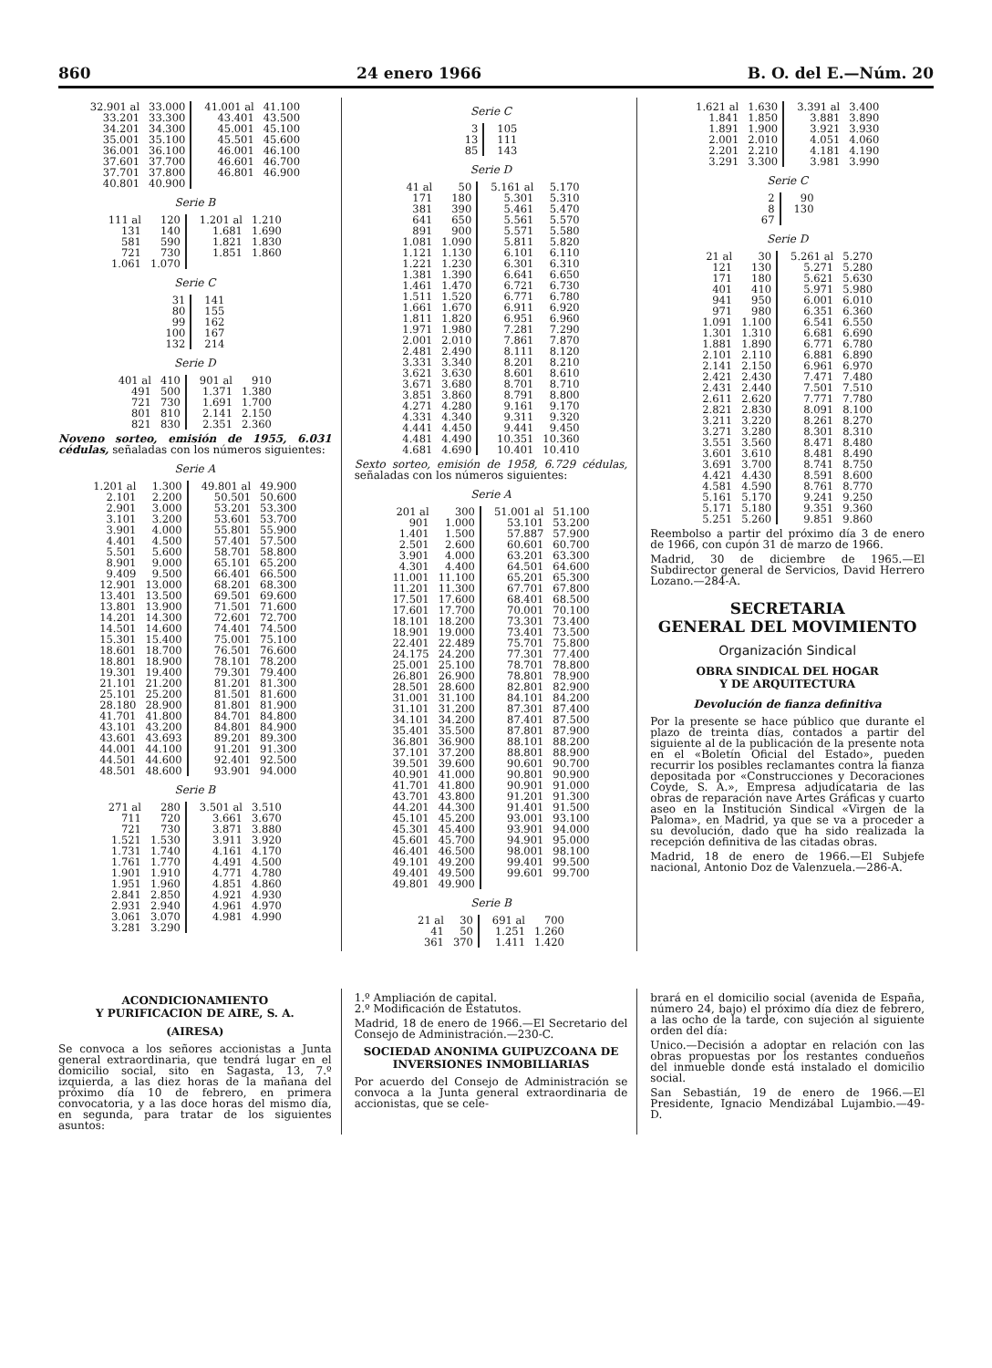860 24 enero 1966 B. O. del E.—Núm. 20
| 32.901 al | 33.000 | 41.001 al | 41.100 |
| 33.201 | 33.300 | 43.401 | 43.500 |
| 34.201 | 34.300 | 45.001 | 45.100 |
| 35.001 | 35.100 | 45.501 | 45.600 |
| 36.001 | 36.100 | 46.001 | 46.100 |
| 37.601 | 37.700 | 46.601 | 46.700 |
| 37.701 | 37.800 | 46.801 | 46.900 |
| 40.801 | 40.900 | | |
Serie B
| 111 al | 120 | 1.201 al | 1.210 |
| 131 | 140 | 1.681 | 1.690 |
| 581 | 590 | 1.821 | 1.830 |
| 721 | 730 | 1.851 | 1.860 |
| 1.061 | 1.070 | | |
Serie C
| 31 | 141 |
| 80 | 155 |
| 99 | 162 |
| 100 | 167 |
| 132 | 214 |
Serie D
| 401 al | 410 | 901 al | 910 |
| 491 | 500 | 1.371 | 1.380 |
| 721 | 730 | 1.691 | 1.700 |
| 801 | 810 | 2.141 | 2.150 |
| 821 | 830 | 2.351 | 2.360 |
Noveno sorteo, emisión de 1955, 6.031 cédulas, señaladas con los números siguientes:
Serie A
| 1.201 al | 1.300 | 49.801 al | 49.900 |
| 2.101 | 2.200 | 50.501 | 50.600 |
| 2.901 | 3.000 | 53.201 | 53.300 |
| 3.101 | 3.200 | 53.601 | 53.700 |
| 3.901 | 4.000 | 55.801 | 55.900 |
| 4.401 | 4.500 | 57.401 | 57.500 |
| 5.501 | 5.600 | 58.701 | 58.800 |
| 8.901 | 9.000 | 65.101 | 65.200 |
| 9.409 | 9.500 | 66.401 | 66.500 |
| 12.901 | 13.000 | 68.201 | 68.300 |
| 13.401 | 13.500 | 69.501 | 69.600 |
| 13.801 | 13.900 | 71.501 | 71.600 |
| 14.201 | 14.300 | 72.601 | 72.700 |
| 14.501 | 14.600 | 74.401 | 74.500 |
| 15.301 | 15.400 | 75.001 | 75.100 |
| 18.601 | 18.700 | 76.501 | 76.600 |
| 18.801 | 18.900 | 78.101 | 78.200 |
| 19.301 | 19.400 | 79.301 | 79.400 |
| 21.101 | 21.200 | 81.201 | 81.300 |
| 25.101 | 25.200 | 81.501 | 81.600 |
| 28.180 | 28.900 | 81.801 | 81.900 |
| 41.701 | 41.800 | 84.701 | 84.800 |
| 43.101 | 43.200 | 84.801 | 84.900 |
| 43.601 | 43.693 | 89.201 | 89.300 |
| 44.001 | 44.100 | 91.201 | 91.300 |
| 44.501 | 44.600 | 92.401 | 92.500 |
| 48.501 | 48.600 | 93.901 | 94.000 |
Serie B
| 271 al | 280 | 3.501 al | 3.510 |
| 711 | 720 | 3.661 | 3.670 |
| 721 | 730 | 3.871 | 3.880 |
| 1.521 | 1.530 | 3.911 | 3.920 |
| 1.731 | 1.740 | 4.161 | 4.170 |
| 1.761 | 1.770 | 4.491 | 4.500 |
| 1.901 | 1.910 | 4.771 | 4.780 |
| 1.951 | 1.960 | 4.851 | 4.860 |
| 2.841 | 2.850 | 4.921 | 4.930 |
| 2.931 | 2.940 | 4.961 | 4.970 |
| 3.061 | 3.070 | 4.981 | 4.990 |
| 3.281 | 3.290 | | |
Serie C
| 3 | 105 |
| 13 | 111 |
| 85 | 143 |
Serie D
| 41 al | 50 | 5.161 al | 5.170 |
| 171 | 180 | 5.301 | 5.310 |
| 381 | 390 | 5.461 | 5.470 |
| 641 | 650 | 5.561 | 5.570 |
| 891 | 900 | 5.571 | 5.580 |
| 1.081 | 1.090 | 5.811 | 5.820 |
| 1.121 | 1.130 | 6.101 | 6.110 |
| 1.221 | 1.230 | 6.301 | 6.310 |
| 1.381 | 1.390 | 6.641 | 6.650 |
| 1.461 | 1.470 | 6.721 | 6.730 |
| 1.511 | 1.520 | 6.771 | 6.780 |
| 1.661 | 1.670 | 6.911 | 6.920 |
| 1.811 | 1.820 | 6.951 | 6.960 |
| 1.971 | 1.980 | 7.281 | 7.290 |
| 2.001 | 2.010 | 7.861 | 7.870 |
| 2.481 | 2.490 | 8.111 | 8.120 |
| 3.331 | 3.340 | 8.201 | 8.210 |
| 3.621 | 3.630 | 8.601 | 8.610 |
| 3.671 | 3.680 | 8.701 | 8.710 |
| 3.851 | 3.860 | 8.791 | 8.800 |
| 4.271 | 4.280 | 9.161 | 9.170 |
| 4.331 | 4.340 | 9.311 | 9.320 |
| 4.441 | 4.450 | 9.441 | 9.450 |
| 4.481 | 4.490 | 10.351 | 10.360 |
| 4.681 | 4.690 | 10.401 | 10.410 |
Sexto sorteo, emisión de 1958, 6.729 cédulas, señaladas con los números siguientes:
Serie A
| 201 al | 300 | 51.001 al | 51.100 |
| 901 | 1.000 | 53.101 | 53.200 |
| 1.401 | 1.500 | 57.887 | 57.900 |
| 2.501 | 2.600 | 60.601 | 60.700 |
| 3.901 | 4.000 | 63.201 | 63.300 |
| 4.301 | 4.400 | 64.501 | 64.600 |
| 11.001 | 11.100 | 65.201 | 65.300 |
| 11.201 | 11.300 | 67.701 | 67.800 |
| 17.501 | 17.600 | 68.401 | 68.500 |
| 17.601 | 17.700 | 70.001 | 70.100 |
| 18.101 | 18.200 | 73.301 | 73.400 |
| 18.901 | 19.000 | 73.401 | 73.500 |
| 22.401 | 22.489 | 75.701 | 75.800 |
| 24.175 | 24.200 | 77.301 | 77.400 |
| 25.001 | 25.100 | 78.701 | 78.800 |
| 26.801 | 26.900 | 78.801 | 78.900 |
| 28.501 | 28.600 | 82.801 | 82.900 |
| 31.001 | 31.100 | 84.101 | 84.200 |
| 31.101 | 31.200 | 87.301 | 87.400 |
| 34.101 | 34.200 | 87.401 | 87.500 |
| 35.401 | 35.500 | 87.801 | 87.900 |
| 36.801 | 36.900 | 88.101 | 88.200 |
| 37.101 | 37.200 | 88.801 | 88.900 |
| 39.501 | 39.600 | 90.601 | 90.700 |
| 40.901 | 41.000 | 90.801 | 90.900 |
| 41.701 | 41.800 | 90.901 | 91.000 |
| 43.701 | 43.800 | 91.201 | 91.300 |
| 44.201 | 44.300 | 91.401 | 91.500 |
| 45.101 | 45.200 | 93.001 | 93.100 |
| 45.301 | 45.400 | 93.901 | 94.000 |
| 45.601 | 45.700 | 94.901 | 95.000 |
| 46.401 | 46.500 | 98.001 | 98.100 |
| 49.101 | 49.200 | 99.401 | 99.500 |
| 49.401 | 49.500 | 99.601 | 99.700 |
| 49.801 | 49.900 | | |
Serie B
| 21 al | 30 | 691 al | 700 |
| 41 | 50 | 1.251 | 1.260 |
| 361 | 370 | 1.411 | 1.420 |
| 1.621 al | 1.630 | 3.391 al | 3.400 |
| 1.841 | 1.850 | 3.881 | 3.890 |
| 1.891 | 1.900 | 3.921 | 3.930 |
| 2.001 | 2.010 | 4.051 | 4.060 |
| 2.201 | 2.210 | 4.181 | 4.190 |
| 3.291 | 3.300 | 3.981 | 3.990 |
Serie C
| 2 | 90 |
| 8 | 130 |
| 67 | |
Serie D
| 21 al | 30 | 5.261 al | 5.270 |
| 121 | 130 | 5.271 | 5.280 |
| 171 | 180 | 5.621 | 5.630 |
| 401 | 410 | 5.971 | 5.980 |
| 941 | 950 | 6.001 | 6.010 |
| 971 | 980 | 6.351 | 6.360 |
| 1.091 | 1.100 | 6.541 | 6.550 |
| 1.301 | 1.310 | 6.681 | 6.690 |
| 1.881 | 1.890 | 6.771 | 6.780 |
| 2.101 | 2.110 | 6.881 | 6.890 |
| 2.141 | 2.150 | 6.961 | 6.970 |
| 2.421 | 2.430 | 7.471 | 7.480 |
| 2.431 | 2.440 | 7.501 | 7.510 |
| 2.611 | 2.620 | 7.771 | 7.780 |
| 2.821 | 2.830 | 8.091 | 8.100 |
| 3.211 | 3.220 | 8.261 | 8.270 |
| 3.271 | 3.280 | 8.301 | 8.310 |
| 3.551 | 3.560 | 8.471 | 8.480 |
| 3.601 | 3.610 | 8.481 | 8.490 |
| 3.691 | 3.700 | 8.741 | 8.750 |
| 4.421 | 4.430 | 8.591 | 8.600 |
| 4.581 | 4.590 | 8.761 | 8.770 |
| 5.161 | 5.170 | 9.241 | 9.250 |
| 5.171 | 5.180 | 9.351 | 9.360 |
| 5.251 | 5.260 | 9.851 | 9.860 |
Reembolso a partir del próximo día 3 de enero de 1966, con cupón 31 de marzo de 1966.
Madrid, 30 de diciembre de 1965.—El Subdirector general de Servicios, David Herrero Lozano.—284-A.
SECRETARIA
GENERAL DEL MOVIMIENTO
Organización Sindical
OBRA SINDICAL DEL HOGAR
Y DE ARQUITECTURA
Devolución de fianza definitiva
Por la presente se hace público que durante el plazo de treinta días, contados a partir del siguiente al de la publicación de la presente nota en el «Boletín Oficial del Estado», pueden recurrir los posibles reclamantes contra la fianza depositada por «Construcciones y Decoraciones Coyde, S. A.», Empresa adjudicataria de las obras de reparación nave Artes Gráficas y cuarto aseo en la Institución Sindical «Virgen de la Paloma», en Madrid, ya que se va a proceder a su devolución, dado que ha sido realizada la recepción definitiva de las citadas obras.
Madrid, 18 de enero de 1966.—El Subjefe nacional, Antonio Doz de Valenzuela.—286-A.
ACONDICIONAMIENTO
Y PURIFICACION DE AIRE, S. A.
(AIRESA)
Se convoca a los señores accionistas a Junta general extraordinaria, que tendrá lugar en el domicilio social, sito en Sagasta, 13, 7.º izquierda, a las diez horas de la mañana del próximo día 10 de febrero, en primera convocatoria, y a las doce horas del mismo día, en segunda, para tratar de los siguientes asuntos:
1.º Ampliación de capital.
2.º Modificación de Estatutos.
Madrid, 18 de enero de 1966.—El Secretario del Consejo de Administración.—230-C.
SOCIEDAD ANONIMA GUIPUZCOANA DE INVERSIONES INMOBILIARIAS
Por acuerdo del Consejo de Administración se convoca a la Junta general extraordinaria de accionistas, que se cele-
brará en el domicilio social (avenida de España, número 24, bajo) el próximo día diez de febrero, a las ocho de la tarde, con sujeción al siguiente orden del día:
Unico.—Decisión a adoptar en relación con las obras propuestas por los restantes condueños del inmueble donde está instalado el domicilio social.
San Sebastián, 19 de enero de 1966.—El Presidente, Ignacio Mendizábal Lujambio.—49-D.